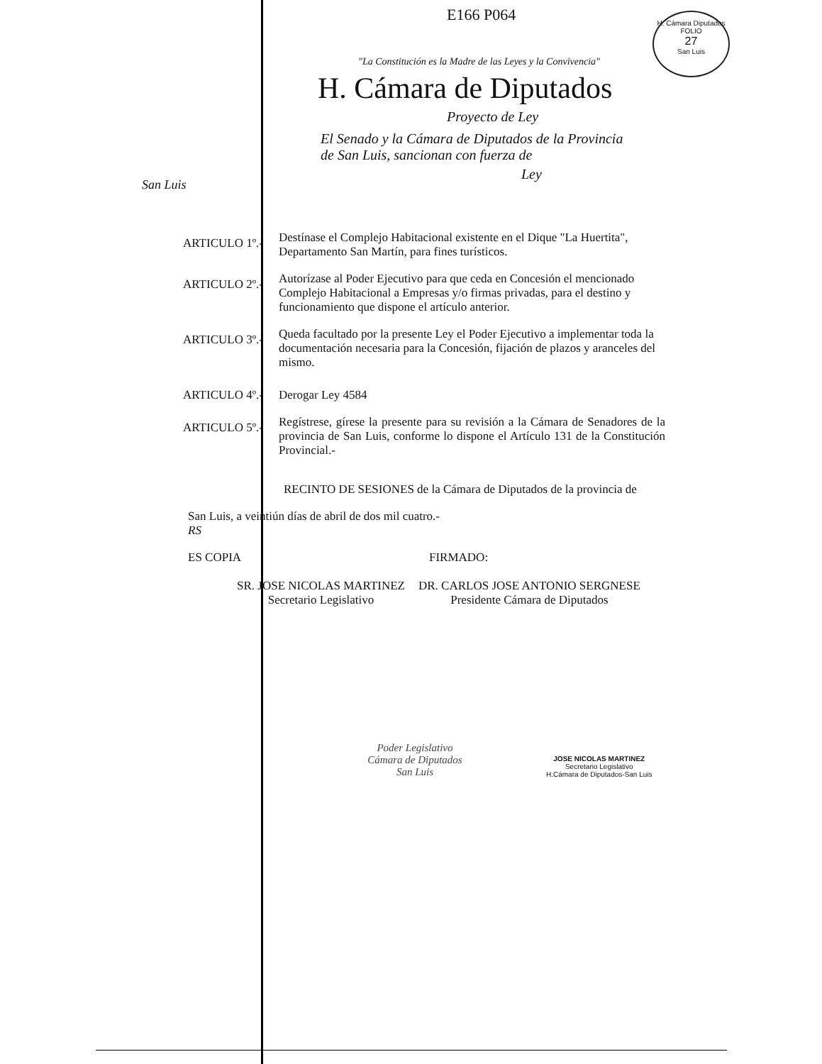H. Cámara Diputados
FOLIO
27
San Luis
E166 P064
"La Constitución es la Madre de las Leyes y la Convivencia"
H. Cámara de Diputados
Proyecto de Ley
El Senado y la Cámara de Diputados de la Provincia
de San Luis, sancionan con fuerza de
Ley
San Luis
ARTICULO 1º.-
Destínase el Complejo Habitacional existente en el Dique "La Huertita", Departamento San Martín, para fines turísticos.
ARTICULO 2º.-
Autorízase al Poder Ejecutivo para que ceda en Concesión el mencionado Complejo Habitacional a Empresas y/o firmas privadas, para el destino y funcionamiento que dispone el artículo anterior.
ARTICULO 3º.-
Queda facultado por la presente Ley el Poder Ejecutivo a implementar toda la documentación necesaria para la Concesión, fijación de plazos y aranceles del mismo.
ARTICULO 4º.- Derogar Ley 4584
ARTICULO 5º.-
Regístrese, gírese la presente para su revisión a la Cámara de Senadores de la provincia de San Luis, conforme lo dispone el Artículo 131 de la Constitución Provincial.-
RECINTO DE SESIONES de la Cámara de Diputados de la provincia de
San Luis, a veintiún días de abril de dos mil cuatro.-
RS
ES COPIA FIRMADO:
SR. JOSE NICOLAS MARTINEZ
Secretario Legislativo
DR. CARLOS JOSE ANTONIO SERGNESE
Presidente Cámara de Diputados
Poder Legislativo
Cámara de Diputados
San Luis
JOSE NICOLAS MARTINEZ
Secretario Legislativo
H.Cámara de Diputados-San Luis